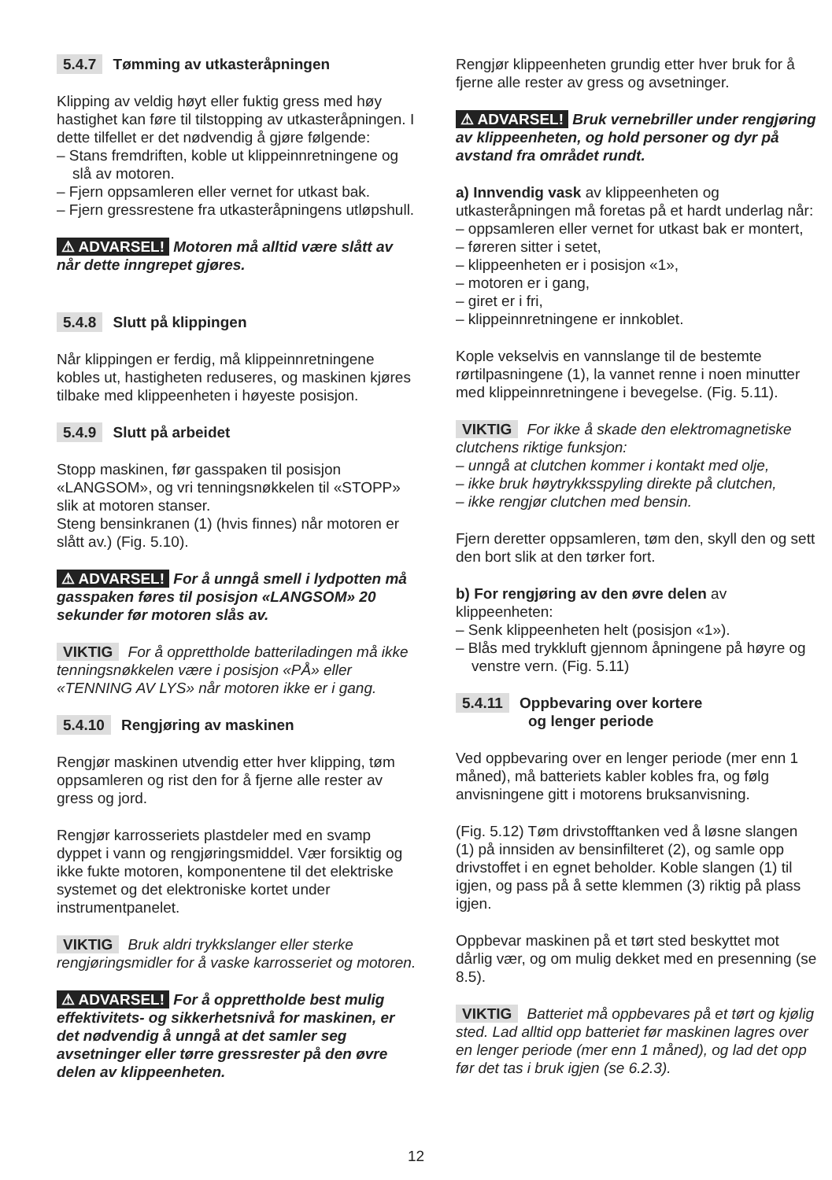5.4.7 Tømming av utkasteråpningen
Klipping av veldig høyt eller fuktig gress med høy hastighet kan føre til tilstopping av utkasteråpningen. I dette tilfellet er det nødvendig å gjøre følgende:
– Stans fremdriften, koble ut klippeinnretningene og slå av motoren.
– Fjern oppsamleren eller vernet for utkast bak.
– Fjern gressrestene fra utkasteråpningens utløpshull.
⚠ ADVARSEL! Motoren må alltid være slått av når dette inngrepet gjøres.
5.4.8 Slutt på klippingen
Når klippingen er ferdig, må klippeinnretningene kobles ut, hastigheten reduseres, og maskinen kjøres tilbake med klippeenheten i høyeste posisjon.
5.4.9 Slutt på arbeidet
Stopp maskinen, før gasspaken til posisjon «LANGSOM», og vri tenningsnøkkelen til «STOPP» slik at motoren stanser.
Steng bensinkranen (1) (hvis finnes) når motoren er slått av.) (Fig. 5.10).
⚠ ADVARSEL! For å unngå smell i lydpotten må gasspaken føres til posisjon «LANGSOM» 20 sekunder før motoren slås av.
VIKTIG For å opprettholde batteriladingen må ikke tenningsnøkkelen være i posisjon «PÅ» eller «TENNING AV LYS» når motoren ikke er i gang.
5.4.10 Rengjøring av maskinen
Rengjør maskinen utvendig etter hver klipping, tøm oppsamleren og rist den for å fjerne alle rester av gress og jord.
Rengjør karrosseriets plastdeler med en svamp dyppet i vann og rengjøringsmiddel. Vær forsiktig og ikke fukte motoren, komponentene til det elektriske systemet og det elektroniske kortet under instrumentpanelet.
VIKTIG Bruk aldri trykkslanger eller sterke rengjøringsmidler for å vaske karrosseriet og motoren.
⚠ ADVARSEL! For å opprettholde best mulig effektivitets- og sikkerhetsnivå for maskinen, er det nødvendig å unngå at det samler seg avsetninger eller tørre gressrester på den øvre delen av klippeenheten.
Rengjør klippeenheten grundig etter hver bruk for å fjerne alle rester av gress og avsetninger.
⚠ ADVARSEL! Bruk vernebriller under rengjøring av klippeenheten, og hold personer og dyr på avstand fra området rundt.
a) Innvendig vask av klippeenheten og utkasteråpningen må foretas på et hardt underlag når:
– oppsamleren eller vernet for utkast bak er montert,
– føreren sitter i setet,
– klippeenheten er i posisjon «1»,
– motoren er i gang,
– giret er i fri,
– klippeinnretningene er innkoblet.
Kople vekselvis en vannslange til de bestemte rørtilpasningene (1), la vannet renne i noen minutter med klippeinnretningene i bevegelse. (Fig. 5.11).
VIKTIG For ikke å skade den elektromagnetiske clutchens riktige funksjon:
– unngå at clutchen kommer i kontakt med olje,
– ikke bruk høytrykksspyling direkte på clutchen,
– ikke rengjør clutchen med bensin.
Fjern deretter oppsamleren, tøm den, skyll den og sett den bort slik at den tørker fort.
b) For rengjøring av den øvre delen av klippeenheten:
– Senk klippeenheten helt (posisjon «1»).
– Blås med trykkluft gjennom åpningene på høyre og venstre vern. (Fig. 5.11)
5.4.11 Oppbevaring over kortere
og lenger periode
Ved oppbevaring over en lenger periode (mer enn 1 måned), må batteriets kabler kobles fra, og følg anvisningene gitt i motorens bruksanvisning.
(Fig. 5.12) Tøm drivstofftanken ved å løsne slangen (1) på innsiden av bensinfilteret (2), og samle opp drivstoffet i en egnet beholder. Koble slangen (1) til igjen, og pass på å sette klemmen (3) riktig på plass igjen.
Oppbevar maskinen på et tørt sted beskyttet mot dårlig vær, og om mulig dekket med en presenning (se 8.5).
VIKTIG Batteriet må oppbevares på et tørt og kjølig sted. Lad alltid opp batteriet før maskinen lagres over en lenger periode (mer enn 1 måned), og lad det opp før det tas i bruk igjen (se 6.2.3).
12